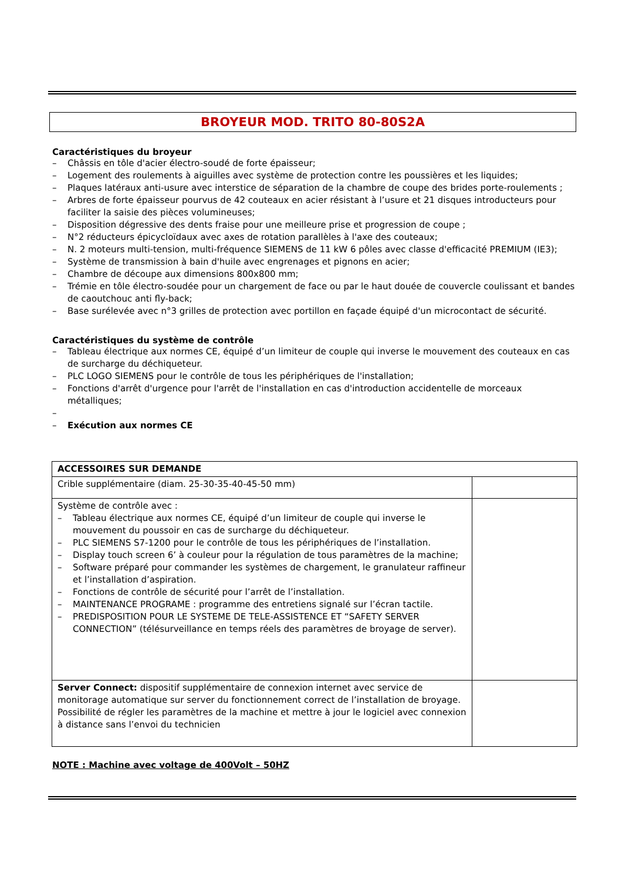BROYEUR MOD. TRITO 80-80S2A
Caractéristiques du broyeur
– Châssis en tôle d'acier électro-soudé de forte épaisseur;
– Logement des roulements à aiguilles avec système de protection contre les poussières et les liquides;
– Plaques latéraux anti-usure avec interstice de séparation de la chambre de coupe des brides porte-roulements ;
– Arbres de forte épaisseur pourvus de 42 couteaux en acier résistant à l’usure et 21 disques introducteurs pour faciliter la saisie des pièces volumineuses;
– Disposition dégressive des dents fraise pour une meilleure prise et progression de coupe ;
– N°2 réducteurs épicycloïdaux avec axes de rotation parallèles à l'axe des couteaux;
– N. 2 moteurs multi-tension, multi-fréquence SIEMENS de 11 kW 6 pôles avec classe d'efficacité PREMIUM (IE3);
– Système de transmission à bain d'huile avec engrenages et pignons en acier;
– Chambre de découpe aux dimensions 800x800 mm;
– Trémie en tôle électro-soudée pour un chargement de face ou par le haut douée de couvercle coulissant et bandes de caoutchouc anti fly-back;
– Base surélevée avec n°3 grilles de protection avec portillon en façade équipé d'un microcontact de sécurité.
Caractéristiques du système de contrôle
– Tableau électrique aux normes CE, équipé d’un limiteur de couple qui inverse le mouvement des couteaux en cas de surcharge du déchiqueteur.
– PLC LOGO SIEMENS pour le contrôle de tous les périphériques de l'installation;
– Fonctions d'arrêt d'urgence pour l'arrêt de l'installation en cas d'introduction accidentelle de morceaux métalliques;
–
– Exécution aux normes CE
| ACCESSOIRES SUR DEMANDE | |
| Crible supplémentaire (diam. 25-30-35-40-45-50 mm) | |
| Système de contrôle avec : – Tableau électrique aux normes CE, équipé d’un limiteur de couple qui inverse le mouvement du poussoir en cas de surcharge du déchiqueteur. – PLC SIEMENS S7-1200 pour le contrôle de tous les périphériques de l’installation. – Display touch screen 6’ à couleur pour la régulation de tous paramètres de la machine; – Software préparé pour commander les systèmes de chargement, le granulateur raffineur et l’installation d’aspiration. – Fonctions de contrôle de sécurité pour l’arrêt de l’installation. – MAINTENANCE PROGRAME : programme des entretiens signalé sur l’écran tactile. – PREDISPOSITION POUR LE SYSTEME DE TELE-ASSISTENCE ET “SAFETY SERVER CONNECTION” (télésurveillance en temps réels des paramètres de broyage de server). | |
| Server Connect: dispositif supplémentaire de connexion internet avec service de monitorage automatique sur server du fonctionnement correct de l’installation de broyage. Possibilité de régler les paramètres de la machine et mettre à jour le logiciel avec connexion à distance sans l’envoi du technicien | |
NOTE : Machine avec voltage de 400Volt – 50HZ